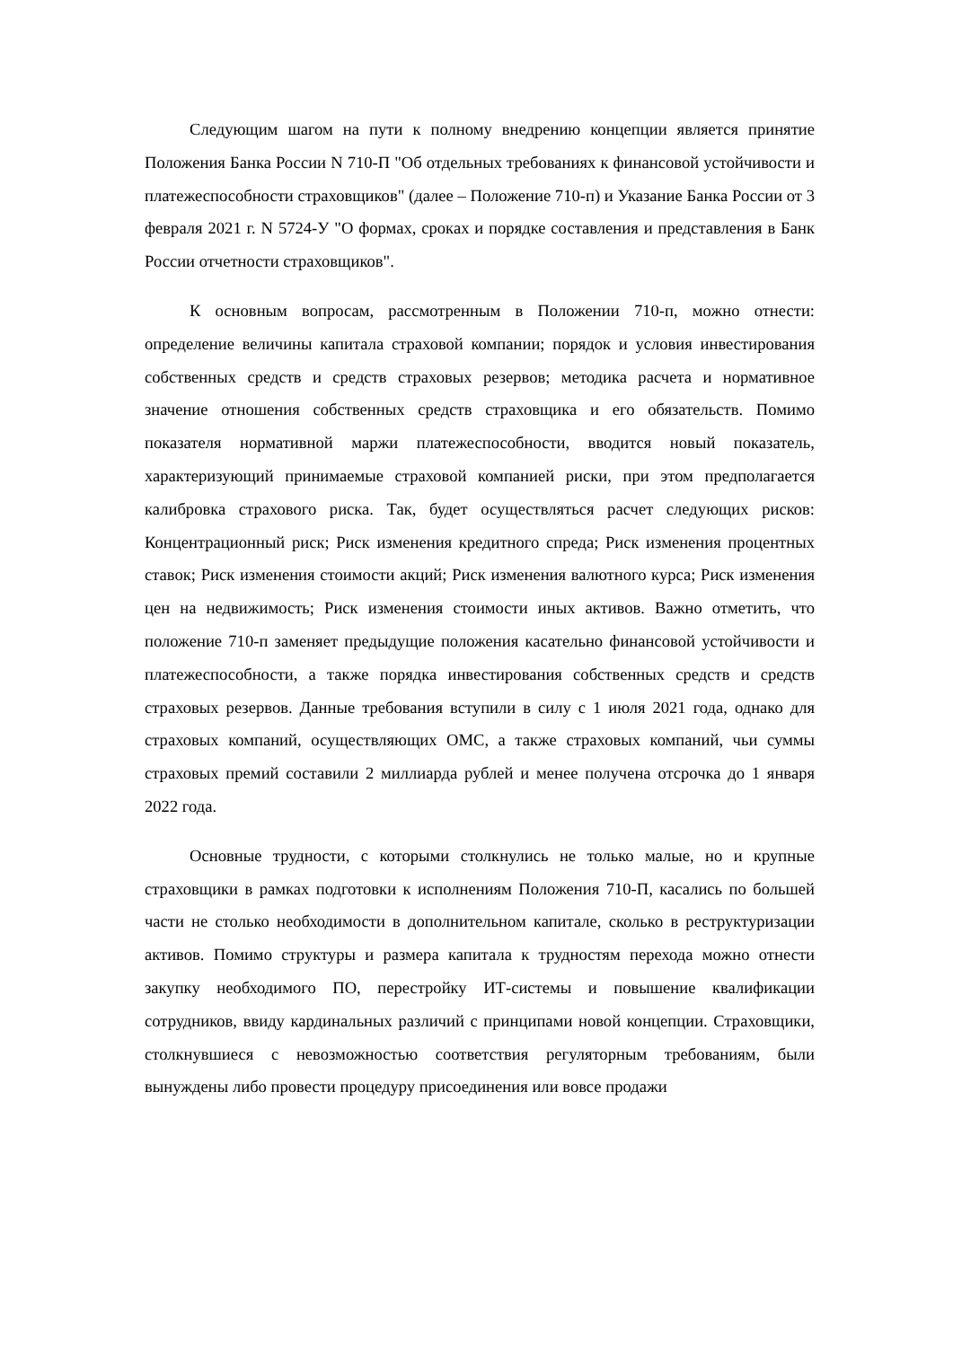Следующим шагом на пути к полному внедрению концепции является принятие Положения Банка России N 710-П "Об отдельных требованиях к финансовой устойчивости и платежеспособности страховщиков" (далее – Положение 710-п) и Указание Банка России от 3 февраля 2021 г. N 5724-У "О формах, сроках и порядке составления и представления в Банк России отчетности страховщиков".
К основным вопросам, рассмотренным в Положении 710-п, можно отнести: определение величины капитала страховой компании; порядок и условия инвестирования собственных средств и средств страховых резервов; методика расчета и нормативное значение отношения собственных средств страховщика и его обязательств. Помимо показателя нормативной маржи платежеспособности, вводится новый показатель, характеризующий принимаемые страховой компанией риски, при этом предполагается калибровка страхового риска. Так, будет осуществляться расчет следующих рисков: Концентрационный риск; Риск изменения кредитного спреда; Риск изменения процентных ставок; Риск изменения стоимости акций; Риск изменения валютного курса; Риск изменения цен на недвижимость; Риск изменения стоимости иных активов. Важно отметить, что положение 710-п заменяет предыдущие положения касательно финансовой устойчивости и платежеспособности, а также порядка инвестирования собственных средств и средств страховых резервов. Данные требования вступили в силу с 1 июля 2021 года, однако для страховых компаний, осуществляющих ОМС, а также страховых компаний, чьи суммы страховых премий составили 2 миллиарда рублей и менее получена отсрочка до 1 января 2022 года.
Основные трудности, с которыми столкнулись не только малые, но и крупные страховщики в рамках подготовки к исполнениям Положения 710-П, касались по большей части не столько необходимости в дополнительном капитале, сколько в реструктуризации активов. Помимо структуры и размера капитала к трудностям перехода можно отнести закупку необходимого ПО, перестройку ИТ-системы и повышение квалификации сотрудников, ввиду кардинальных различий с принципами новой концепции. Страховщики, столкнувшиеся с невозможностью соответствия регуляторным требованиям, были вынуждены либо провести процедуру присоединения или вовсе продажи